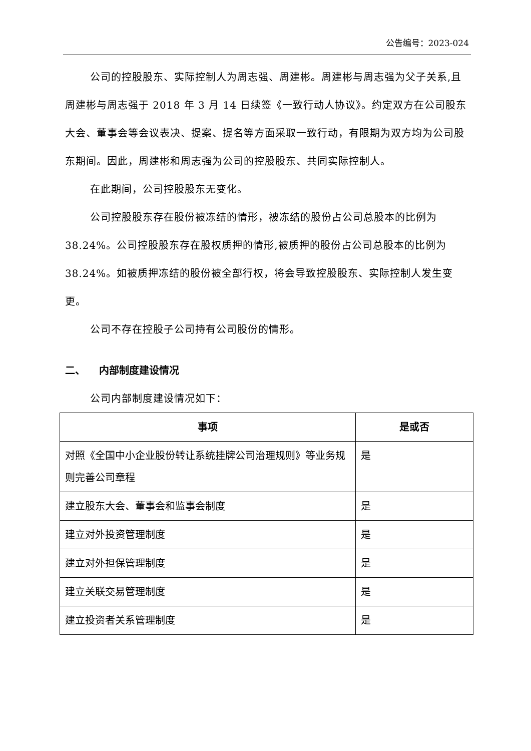公告编号：2023-024
公司的控股股东、实际控制人为周志强、周建彬。周建彬与周志强为父子关系,且周建彬与周志强于 2018 年 3 月 14 日续签《一致行动人协议》。约定双方在公司股东大会、董事会等会议表决、提案、提名等方面采取一致行动，有限期为双方均为公司股东期间。因此，周建彬和周志强为公司的控股股东、共同实际控制人。
在此期间，公司控股股东无变化。
公司控股股东存在股份被冻结的情形，被冻结的股份占公司总股本的比例为 38.24%。公司控股股东存在股权质押的情形,被质押的股份占公司总股本的比例为 38.24%。如被质押冻结的股份被全部行权，将会导致控股股东、实际控制人发生变更。
公司不存在控股子公司持有公司股份的情形。
二、 内部制度建设情况
公司内部制度建设情况如下：
| 事项 | 是或否 |
| --- | --- |
| 对照《全国中小企业股份转让系统挂牌公司治理规则》等业务规则完善公司章程 | 是 |
| 建立股东大会、董事会和监事会制度 | 是 |
| 建立对外投资管理制度 | 是 |
| 建立对外担保管理制度 | 是 |
| 建立关联交易管理制度 | 是 |
| 建立投资者关系管理制度 | 是 |